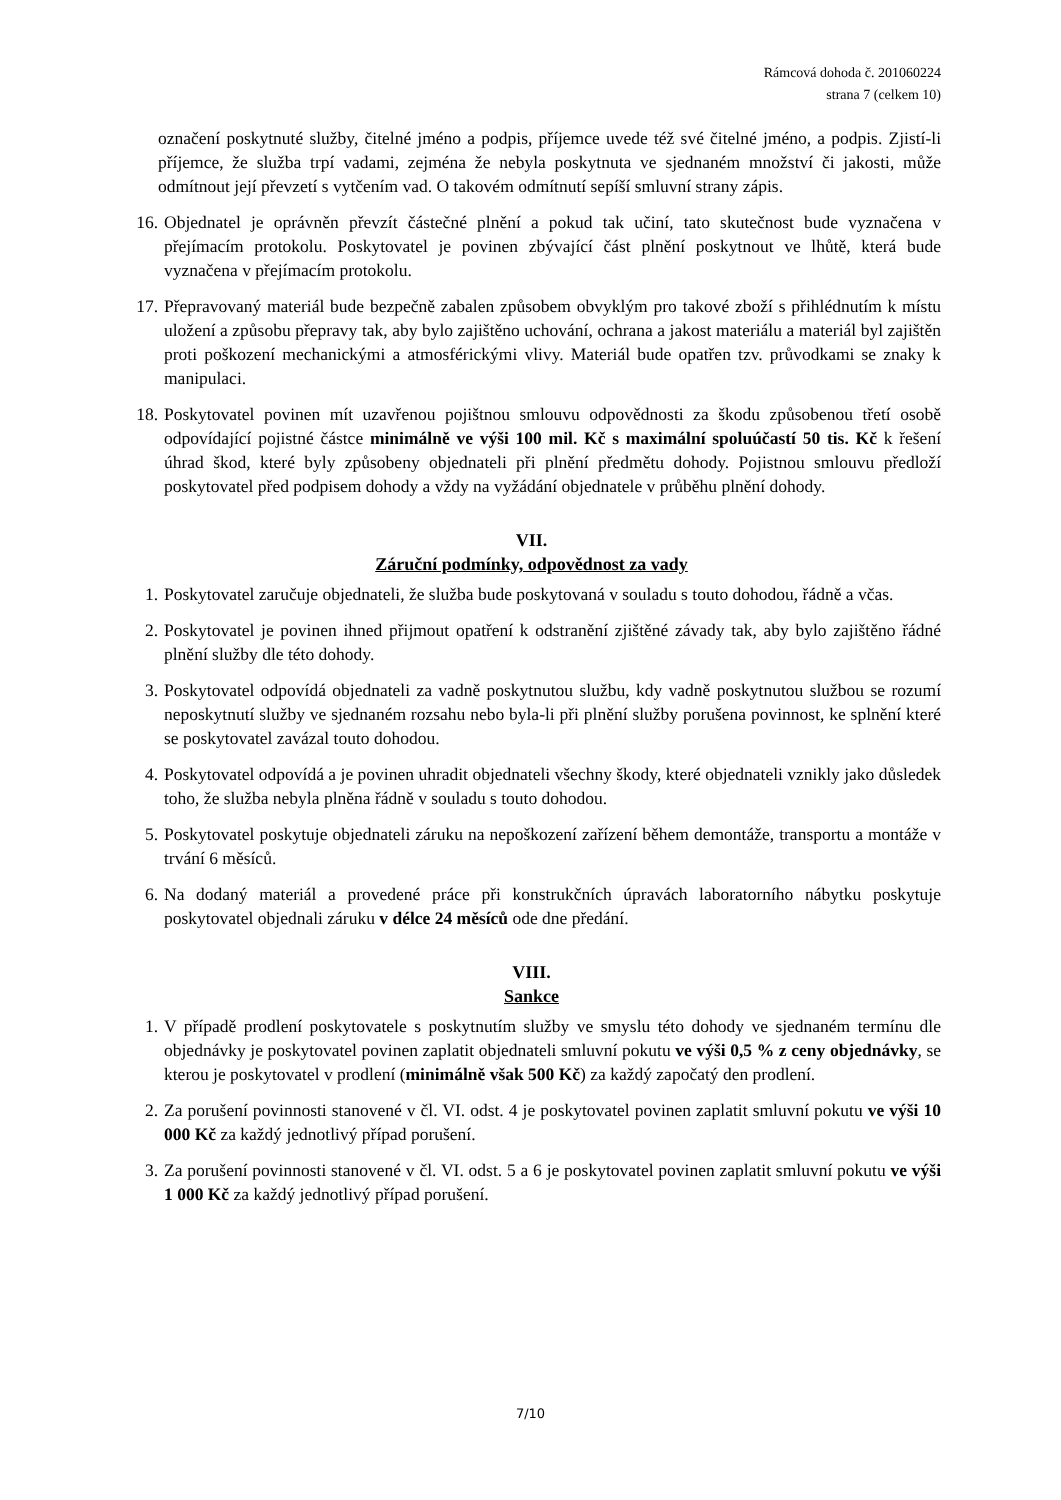Rámcová dohoda č. 201060224
strana 7 (celkem 10)
označení poskytnuté služby, čitelné jméno a podpis, příjemce uvede též své čitelné jméno, a podpis. Zjistí-li příjemce, že služba trpí vadami, zejména že nebyla poskytnuta ve sjednaném množství či jakosti, může odmítnout její převzetí s vytčením vad. O takovém odmítnutí sepíší smluvní strany zápis.
16. Objednatel je oprávněn převzít částečné plnění a pokud tak učiní, tato skutečnost bude vyznačena v přejímacím protokolu. Poskytovatel je povinen zbývající část plnění poskytnout ve lhůtě, která bude vyznačena v přejímacím protokolu.
17. Přepravovaný materiál bude bezpečně zabalen způsobem obvyklým pro takové zboží s přihlédnutím k místu uložení a způsobu přepravy tak, aby bylo zajištěno uchování, ochrana a jakost materiálu a materiál byl zajištěn proti poškození mechanickými a atmosférickými vlivy. Materiál bude opatřen tzv. průvodkami se znaky k manipulaci.
18. Poskytovatel povinen mít uzavřenou pojištnou smlouvu odpovědnosti za škodu způsobenou třetí osobě odpovídající pojistné částce minimálně ve výši 100 mil. Kč s maximální spoluúčastí 50 tis. Kč k řešení úhrad škod, které byly způsobeny objednateli při plnění předmětu dohody. Pojistnou smlouvu předloží poskytovatel před podpisem dohody a vždy na vyžádání objednatele v průběhu plnění dohody.
VII.
Záruční podmínky, odpovědnost za vady
1. Poskytovatel zaručuje objednateli, že služba bude poskytovaná v souladu s touto dohodou, řádně a včas.
2. Poskytovatel je povinen ihned přijmout opatření k odstranění zjištěné závady tak, aby bylo zajištěno řádné plnění služby dle této dohody.
3. Poskytovatel odpovídá objednateli za vadně poskytnutou službu, kdy vadně poskytnutou službou se rozumí neposkytnutí služby ve sjednaném rozsahu nebo byla-li při plnění služby porušena povinnost, ke splnění které se poskytovatel zavázal touto dohodou.
4. Poskytovatel odpovídá a je povinen uhradit objednateli všechny škody, které objednateli vznikly jako důsledek toho, že služba nebyla plněna řádně v souladu s touto dohodou.
5. Poskytovatel poskytuje objednateli záruku na nepoškození zařízení během demontáže, transportu a montáže v trvání 6 měsíců.
6. Na dodaný materiál a provedené práce při konstrukčních úpravách laboratorního nábytku poskytuje poskytovatel objednali záruku v délce 24 měsíců ode dne předání.
VIII.
Sankce
1. V případě prodlení poskytovatele s poskytnutím služby ve smyslu této dohody ve sjednaném termínu dle objednávky je poskytovatel povinen zaplatit objednateli smluvní pokutu ve výši 0,5 % z ceny objednávky, se kterou je poskytovatel v prodlení (minimálně však 500 Kč) za každý započatý den prodlení.
2. Za porušení povinnosti stanovené v čl. VI. odst. 4 je poskytovatel povinen zaplatit smluvní pokutu ve výši 10 000 Kč za každý jednotlivý případ porušení.
3. Za porušení povinnosti stanovené v čl. VI. odst. 5 a 6 je poskytovatel povinen zaplatit smluvní pokutu ve výši 1 000 Kč za každý jednotlivý případ porušení.
7/10